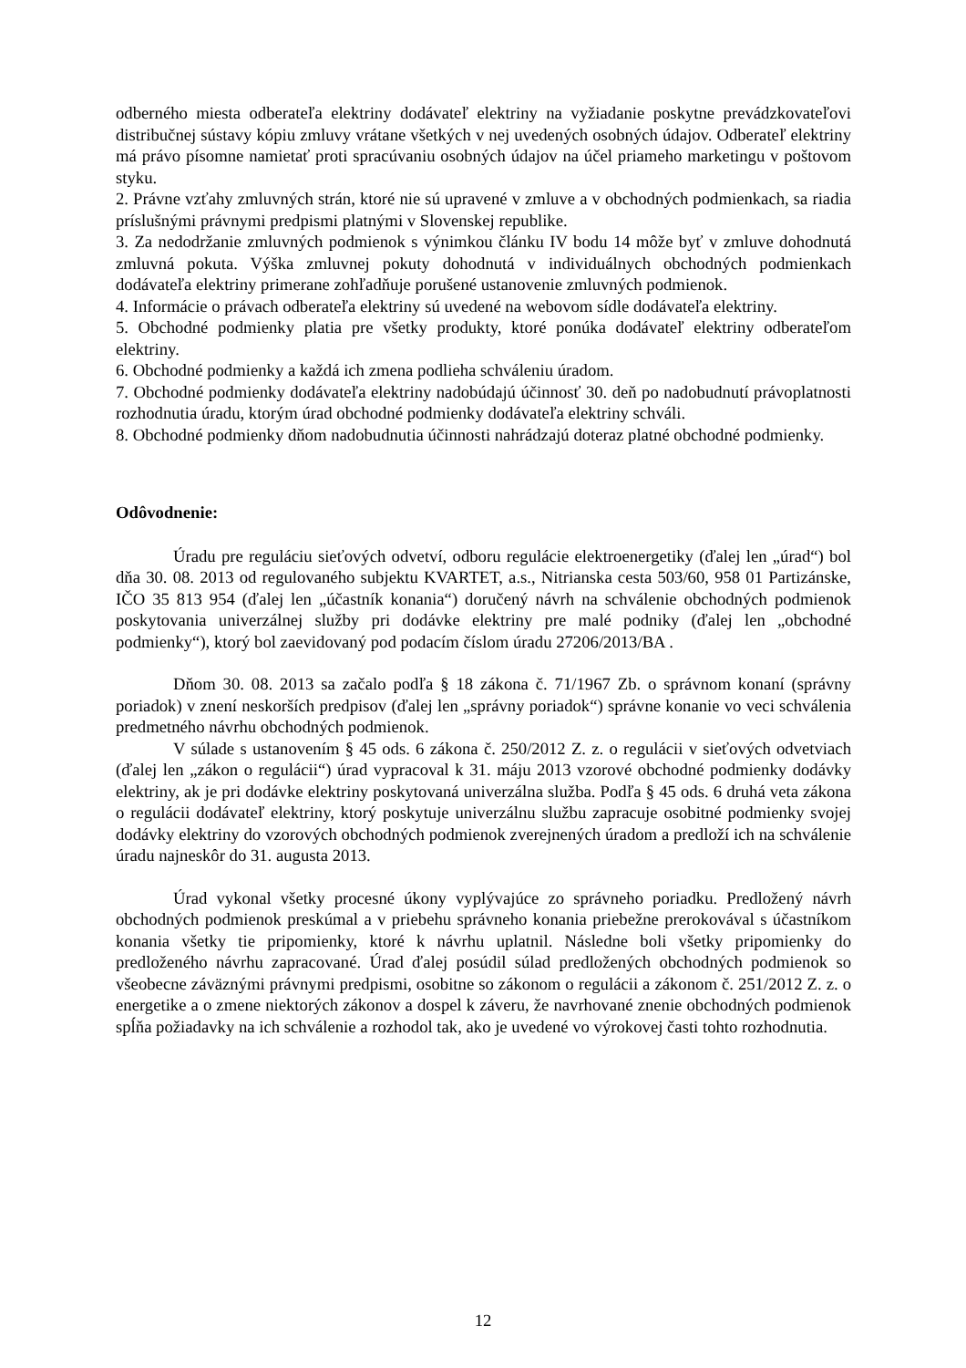odberného miesta odberateľa elektriny dodávateľ elektriny na vyžiadanie poskytne prevádzkovateľovi distribučnej sústavy kópiu zmluvy vrátane všetkých v nej uvedených osobných údajov. Odberateľ elektriny má právo písomne namietať proti spracúvaniu osobných údajov na účel priameho marketingu v poštovom styku.
2. Právne vzťahy zmluvných strán, ktoré nie sú upravené v zmluve a v obchodných podmienkach, sa riadia príslušnými právnymi predpismi platnými v Slovenskej republike.
3. Za nedodržanie zmluvných podmienok s výnimkou článku IV bodu 14 môže byť v zmluve dohodnutá zmluvná pokuta. Výška zmluvnej pokuty dohodnutá v individuálnych obchodných podmienkach dodávateľa elektriny primerane zohľadňuje porušené ustanovenie zmluvných podmienok.
4. Informácie o právach odberateľa elektriny sú uvedené na webovom sídle dodávateľa elektriny.
5. Obchodné podmienky platia pre všetky produkty, ktoré ponúka dodávateľ elektriny odberateľom elektriny.
6. Obchodné podmienky a každá ich zmena podlieha schváleniu úradom.
7. Obchodné podmienky dodávateľa elektriny nadobúdajú účinnosť 30. deň po nadobudnutí právoplatnosti rozhodnutia úradu, ktorým úrad obchodné podmienky dodávateľa elektriny schváli.
8. Obchodné podmienky dňom nadobudnutia účinnosti nahrádzajú doteraz platné obchodné podmienky.
Odôvodnenie:
Úradu pre reguláciu sieťových odvetví, odboru regulácie elektroenergetiky (ďalej len „úrad“) bol dňa 30. 08. 2013 od regulovaného subjektu KVARTET, a.s., Nitrianska cesta 503/60, 958 01 Partizánske, IČO 35 813 954 (ďalej len „účastník konania“) doručený návrh na schválenie obchodných podmienok poskytovania univerzálnej služby pri dodávke elektriny pre malé podniky (ďalej len „obchodné podmienky“), ktorý bol zaevidovaný pod podacím číslom úradu 27206/2013/BA .
Dňom 30. 08. 2013 sa začalo podľa § 18 zákona č. 71/1967 Zb. o správnom konaní (správny poriadok) v znení neskorších predpisov (ďalej len „správny poriadok“) správne konanie vo veci schválenia predmetného návrhu obchodných podmienok.
V súlade s ustanovením § 45 ods. 6 zákona č. 250/2012 Z. z. o regulácii v sieťových odvetviach (ďalej len „zákon o regulácii“) úrad vypracoval k 31. máju 2013 vzorové obchodné podmienky dodávky elektriny, ak je pri dodávke elektriny poskytovaná univerzálna služba. Podľa § 45 ods. 6 druhá veta zákona o regulácii dodávateľ elektriny, ktorý poskytuje univerzálnu službu zapracuje osobitné podmienky svojej dodávky elektriny do vzorových obchodných podmienok zverejnených úradom a predloží ich na schválenie úradu najneskôr do 31. augusta 2013.
Úrad vykonal všetky procesné úkony vyplývajúce zo správneho poriadku. Predložený návrh obchodných podmienok preskúmal a v priebehu správneho konania priebežne prerokovával s účastníkom konania všetky tie pripomienky, ktoré k návrhu uplatnil. Následne boli všetky pripomienky do predloženého návrhu zapracované. Úrad ďalej posúdil súlad predložených obchodných podmienok so všeobecne záväznými právnymi predpismi, osobitne so zákonom o regulácii a zákonom č. 251/2012 Z. z. o energetike a o zmene niektorých zákonov a dospel k záveru, že navrhované znenie obchodných podmienok spĺňa požiadavky na ich schválenie a rozhodol tak, ako je uvedené vo výrokovej časti tohto rozhodnutia.
12